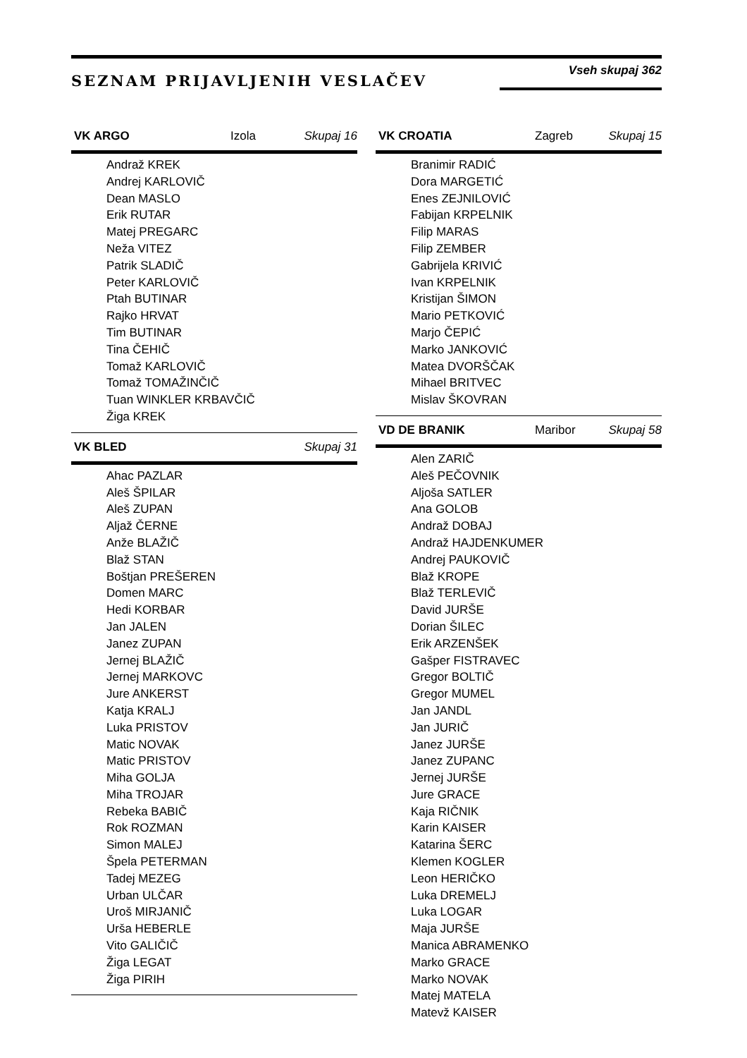SEZNAM PRIJAVLJENIH VESLAČEV
Vseh skupaj 362
VK ARGO Izola Skupaj 16
Andraž KREK
Andrej KARLOVIČ
Dean MASLO
Erik RUTAR
Matej PREGARC
Neža VITEZ
Patrik SLADIČ
Peter KARLOVIČ
Ptah BUTINAR
Rajko HRVAT
Tim BUTINAR
Tina ČEHIČ
Tomaž KARLOVIČ
Tomaž TOMAŽINČIČ
Tuan WINKLER KRBAVČIČ
Žiga KREK
VK BLED Skupaj 31
Ahac PAZLAR
Aleš ŠPILAR
Aleš ZUPAN
Aljaž ČERNE
Anže BLAŽIČ
Blaž STAN
Boštjan PREŠEREN
Domen MARC
Hedi KORBAR
Jan JALEN
Janez ZUPAN
Jernej BLAŽIČ
Jernej MARKOVC
Jure ANKERST
Katja KRALJ
Luka PRISTOV
Matic NOVAK
Matic PRISTOV
Miha GOLJA
Miha TROJAR
Rebeka BABIČ
Rok ROZMAN
Simon MALEJ
Špela PETERMAN
Tadej MEZEG
Urban ULČAR
Uroš MIRJANIČ
Urša HEBERLE
Vito GALIČIČ
Žiga LEGAT
Žiga PIRIH
VK CROATIA Zagreb Skupaj 15
Branimir RADIĆ
Dora MARGETIĆ
Enes ZEJNILOVIĆ
Fabijan KRPELNIK
Filip MARAS
Filip ZEMBER
Gabrijela KRIVIĆ
Ivan KRPELNIK
Kristijan ŠIMON
Mario PETKOVIĆ
Marjo ČEPIĆ
Marko JANKOVIĆ
Matea DVORŠČAK
Mihael BRITVEC
Mislav ŠKOVRAN
VD DE BRANIK Maribor Skupaj 58
Alen ZARIČ
Aleš PEČOVNIK
Aljoša SATLER
Ana GOLOB
Andraž DOBAJ
Andraž HAJDENKUMER
Andrej PAUKOVIČ
Blaž KROPE
Blaž TERLEVIČ
David JURŠE
Dorian ŠILEC
Erik ARZENŠEK
Gašper FISTRAVEC
Gregor BOLTIČ
Gregor MUMEL
Jan JANDL
Jan JURIČ
Janez JURŠE
Janez ZUPANC
Jernej JURŠE
Jure GRACE
Kaja RIČNIK
Karin KAISER
Katarina ŠERC
Klemen KOGLER
Leon HERIČKO
Luka DREMELJ
Luka LOGAR
Maja JURŠE
Manica ABRAMENKO
Marko GRACE
Marko NOVAK
Matej MATELA
Matevž KAISER